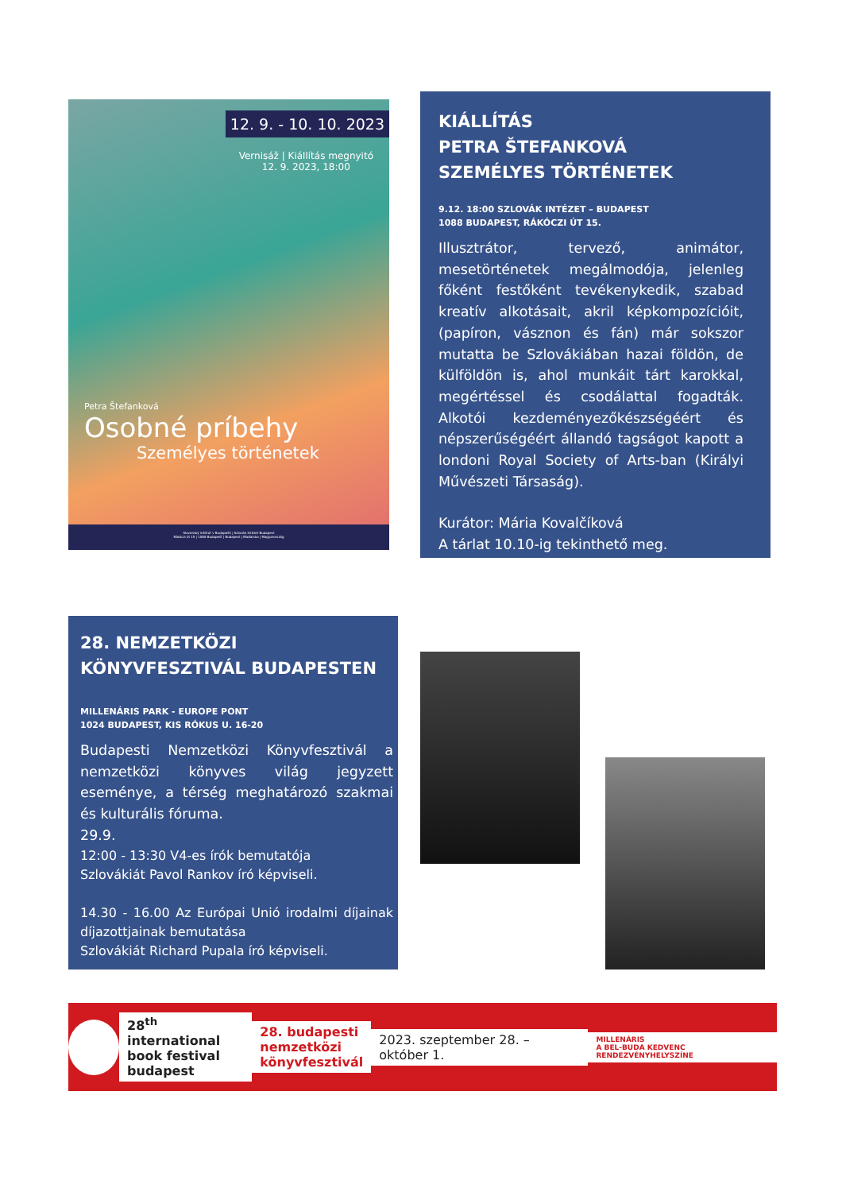12. 9. - 10. 10. 2023
Vernisáž | Kiállítás megnyitó
12. 9. 2023, 18:00
Petra Štefanková
Osobné príbehy
Személyes történetek
Slovenský inštitút v Budapešti | Szlovák Intézet Budapest
Rákóczi út 15 | 1088 Budapešť | Budapest | Maďarsko | Magyarország
KIÁLLÍTÁS
PETRA ŠTEFANKOVÁ
SZEMÉLYES TÖRTÉNETEK
9.12. 18:00 SZLOVÁK INTÉZET – BUDAPEST
1088 BUDAPEST, RÁKÓCZI ÚT 15.
Illusztrátor, tervező, animátor, mesetörténetek megálmodója, jelenleg főként festőként tevékenykedik, szabad kreatív alkotásait, akril képkompozícióit, (papíron, vásznon és fán) már sokszor mutatta be Szlovákiában hazai földön, de külföldön is, ahol munkáit tárt karokkal, megértéssel és csodálattal fogadták. Alkotói kezdeményezőkészségéért és népszerűségéért állandó tagságot kapott a londoni Royal Society of Arts-ban (Királyi Művészeti Társaság).
Kurátor: Mária Kovalčíková
A tárlat 10.10-ig tekinthető meg.
28. NEMZETKÖZI
KÖNYVFESZTIVÁL BUDAPESTEN
MILLENÁRIS PARK - EUROPE PONT
1024 BUDAPEST, KIS RÓKUS U. 16-20
Budapesti Nemzetközi Könyvfesztivál a nemzetközi könyves világ jegyzett eseménye, a térség meghatározó szakmai és kulturális fóruma.
29.9.
12:00 - 13:30 V4-es írók bemutatója
Szlovákiát Pavol Rankov író képviseli.
14.30 - 16.00 Az Európai Unió irodalmi díjainak díjazottjainak bemutatása
Szlovákiát Richard Pupala író képviseli.
28<sup>th</sup> international
book festival
budapest
28. budapesti
nemzetközi
könyvfesztivál
2023. szeptember 28. – október 1.
MILLENÁRIS
A BEL-BUDA KEDVENC RENDEZVÉNYHELYSZÍNE